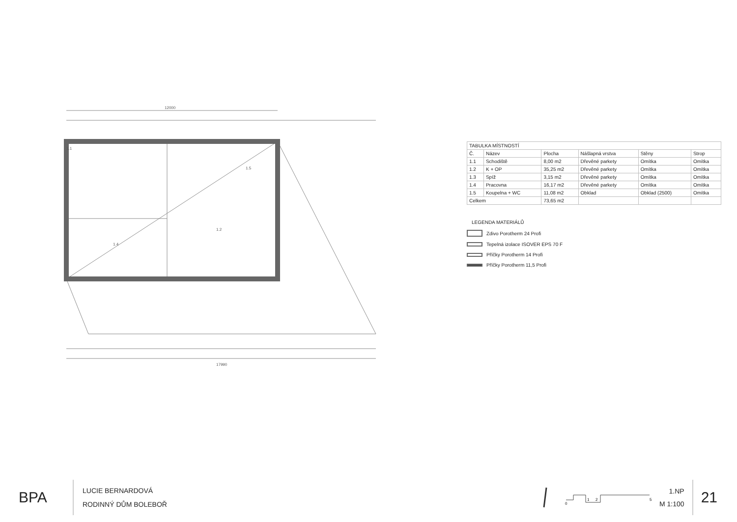12000
1.1
1.4
1.2
1.5
17990
| TABULKA MÍSTNOSTÍ | | | | | |
| --- | --- | --- | --- | --- | --- |
| Č. | Název | Plocha | Nášlapná vrstva | Stěny | Strop |
| 1.1 | Schodiště | 8,00 m2 | Dřevěné parkety | Omítka | Omítka |
| 1.2 | K + OP | 35,25 m2 | Dřevěné parkety | Omítka | Omítka |
| 1.3 | Spíž | 3,15 m2 | Dřevěné parkety | Omítka | Omítka |
| 1.4 | Pracovna | 16,17 m2 | Dřevěné parkety | Omítka | Omítka |
| 1.5 | Koupelna + WC | 11,08 m2 | Obklad | Obklad (2500) | Omítka |
| Celkem | | 73,65 m2 | | | |
LEGENDA MATERIÁLŮ
Zdivo Porotherm 24 Profi
Tepelná izolace ISOVER EPS 70 F
Příčky Porotherm 14 Profi
Příčky Porotherm 11,5 Profi
BPA
LUCIE BERNARDOVÁ
RODINNÝ DŮM BOLEBOŘ
0
1
2
5
1.NP
M 1:100
21